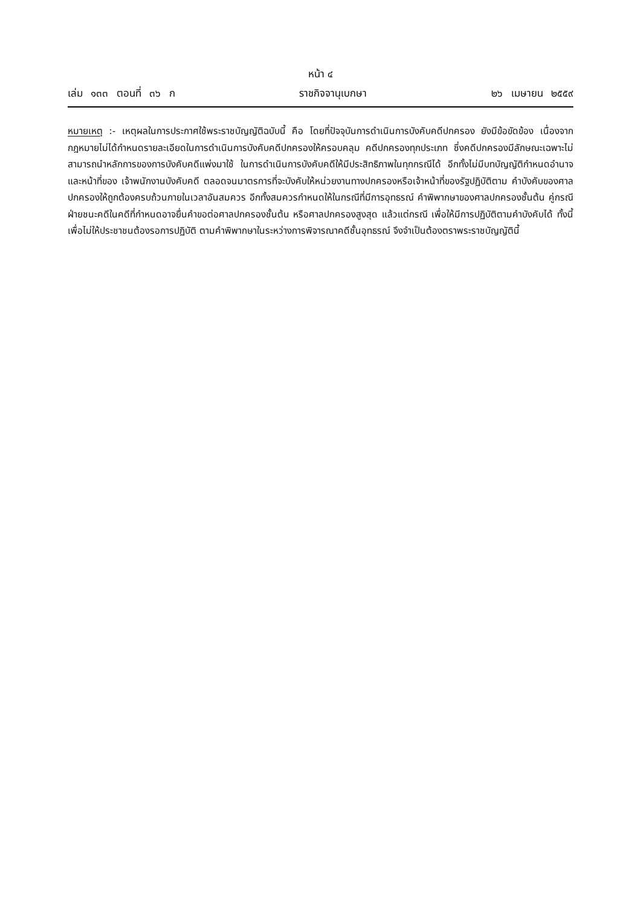หน้า ๔
เล่ม ๑๓๓ ตอนที่ ๓๖ ก ราชกิจจานุเบกษา ๒๖ เมษายน ๒๕๕๙
หมายเหตุ :- เหตุผลในการประกาศใช้พระราชบัญญัติฉบับนี้ คือ โดยที่ปัจจุบันการดำเนินการบังคับคดีปกครอง ยังมีข้อขัดข้อง เนื่องจากกฎหมายไม่ได้กำหนดรายละเอียดในการดำเนินการบังคับคดีปกครองให้ครอบคลุม คดีปกครองทุกประเภท ซึ่งคดีปกครองมีลักษณะเฉพาะไม่สามารถนำหลักการของการบังคับคดีแพ่งมาใช้ ในการดำเนินการบังคับคดีให้มีประสิทธิภาพในทุกกรณีได้ อีกทั้งไม่มีบทบัญญัติกำหนดอำนาจและหน้าที่ของ เจ้าพนักงานบังคับคดี ตลอดจนมาตรการที่จะบังคับให้หน่วยงานทางปกครองหรือเจ้าหน้าที่ของรัฐปฏิบัติตาม คำบังคับของศาลปกครองให้ถูกต้องครบถ้วนภายในเวลาอันสมควร อีกทั้งสมควรกำหนดให้ในกรณีที่มีการอุทธรณ์ คำพิพากษาของศาลปกครองชั้นต้น คู่กรณีฝ่ายชนะคดีในคดีที่กำหนดอาจยื่นคำขอต่อศาลปกครองชั้นต้น หรือศาลปกครองสูงสุด แล้วแต่กรณี เพื่อให้มีการปฏิบัติตามคำบังคับได้ ทั้งนี้ เพื่อไม่ให้ประชาชนต้องรอการปฏิบัติ ตามคำพิพากษาในระหว่างการพิจารณาคดีชั้นอุทธรณ์ จึงจำเป็นต้องตราพระราชบัญญัตินี้